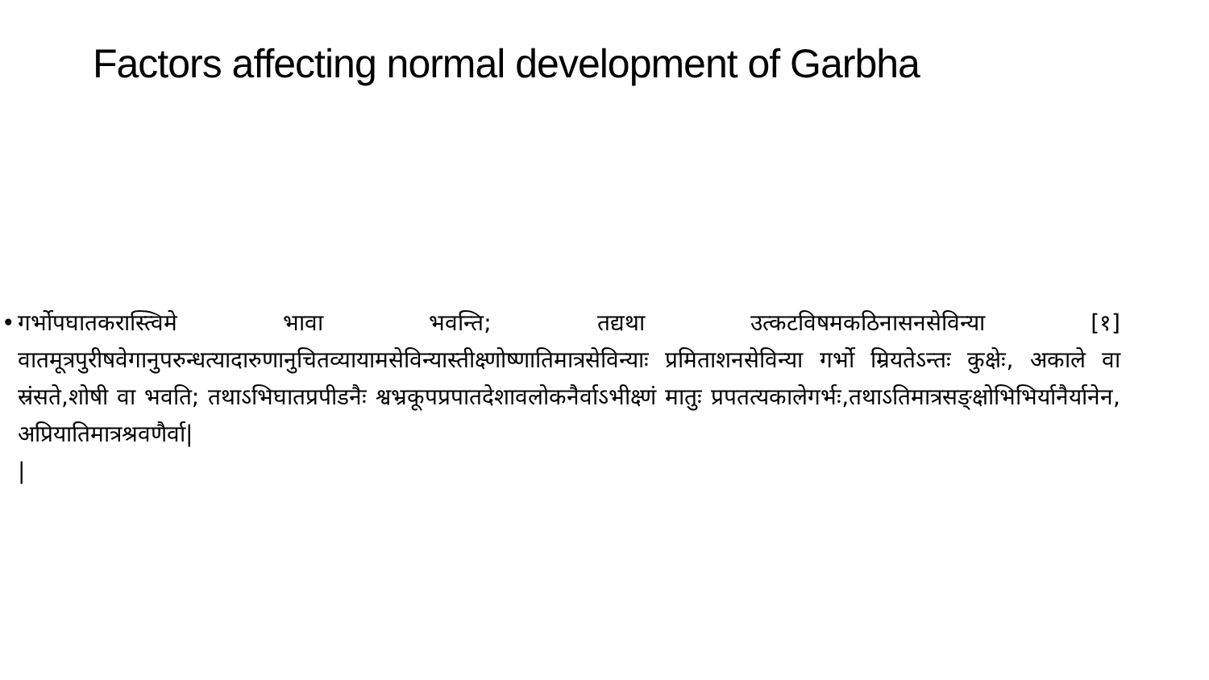Factors affecting normal development of Garbha
• गर्भोपघातकरास्त्विमे भावा भवन्ति; तद्यथा उत्कटविषमकठिनासनसेविन्या [१] वातमूत्रपुरीषवेगानुपरुन्धत्यादारुणानुचितव्यायामसेविन्यास्तीक्ष्णोष्णातिमात्रसेविन्याः प्रमिताशनसेविन्या गर्भो म्रियतेऽन्तः कुक्षेः, अकाले वा स्रंसते,शोषी वा भवति; तथाऽभिघातप्रपीडनैः श्वभ्रकूपप्रपातदेशावलोकनैर्वाऽभीक्ष्णं मातुः प्रपतत्यकालेगर्भः,तथाऽतिमात्रसङ्क्षोभिभिर्यानैर्यानेन, अप्रियातिमात्रश्रवणैर्वा|
|